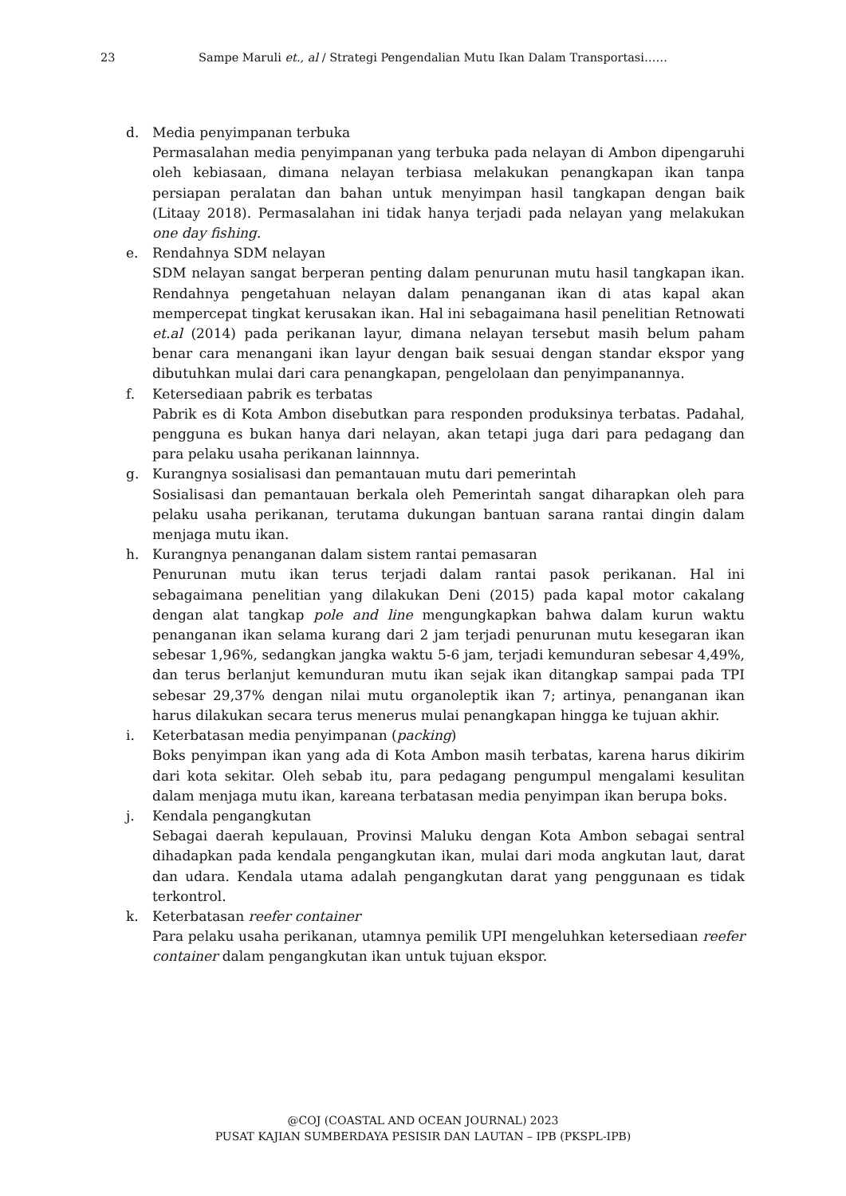23 Sampe Maruli et., al / Strategi Pengendalian Mutu Ikan Dalam Transportasi……
d. Media penyimpanan terbuka
Permasalahan media penyimpanan yang terbuka pada nelayan di Ambon dipengaruhi oleh kebiasaan, dimana nelayan terbiasa melakukan penangkapan ikan tanpa persiapan peralatan dan bahan untuk menyimpan hasil tangkapan dengan baik (Litaay 2018). Permasalahan ini tidak hanya terjadi pada nelayan yang melakukan one day fishing.
e. Rendahnya SDM nelayan
SDM nelayan sangat berperan penting dalam penurunan mutu hasil tangkapan ikan. Rendahnya pengetahuan nelayan dalam penanganan ikan di atas kapal akan mempercepat tingkat kerusakan ikan. Hal ini sebagaimana hasil penelitian Retnowati et.al (2014) pada perikanan layur, dimana nelayan tersebut masih belum paham benar cara menangani ikan layur dengan baik sesuai dengan standar ekspor yang dibutuhkan mulai dari cara penangkapan, pengelolaan dan penyimpanannya.
f. Ketersediaan pabrik es terbatas
Pabrik es di Kota Ambon disebutkan para responden produksinya terbatas. Padahal, pengguna es bukan hanya dari nelayan, akan tetapi juga dari para pedagang dan para pelaku usaha perikanan lainnnya.
g. Kurangnya sosialisasi dan pemantauan mutu dari pemerintah
Sosialisasi dan pemantauan berkala oleh Pemerintah sangat diharapkan oleh para pelaku usaha perikanan, terutama dukungan bantuan sarana rantai dingin dalam menjaga mutu ikan.
h. Kurangnya penanganan dalam sistem rantai pemasaran
Penurunan mutu ikan terus terjadi dalam rantai pasok perikanan. Hal ini sebagaimana penelitian yang dilakukan Deni (2015) pada kapal motor cakalang dengan alat tangkap pole and line mengungkapkan bahwa dalam kurun waktu penanganan ikan selama kurang dari 2 jam terjadi penurunan mutu kesegaran ikan sebesar 1,96%, sedangkan jangka waktu 5-6 jam, terjadi kemunduran sebesar 4,49%, dan terus berlanjut kemunduran mutu ikan sejak ikan ditangkap sampai pada TPI sebesar 29,37% dengan nilai mutu organoleptik ikan 7; artinya, penanganan ikan harus dilakukan secara terus menerus mulai penangkapan hingga ke tujuan akhir.
i. Keterbatasan media penyimpanan (packing)
Boks penyimpan ikan yang ada di Kota Ambon masih terbatas, karena harus dikirim dari kota sekitar. Oleh sebab itu, para pedagang pengumpul mengalami kesulitan dalam menjaga mutu ikan, kareana terbatasan media penyimpan ikan berupa boks.
j. Kendala pengangkutan
Sebagai daerah kepulauan, Provinsi Maluku dengan Kota Ambon sebagai sentral dihadapkan pada kendala pengangkutan ikan, mulai dari moda angkutan laut, darat dan udara. Kendala utama adalah pengangkutan darat yang penggunaan es tidak terkontrol.
k. Keterbatasan reefer container
Para pelaku usaha perikanan, utamnya pemilik UPI mengeluhkan ketersediaan reefer container dalam pengangkutan ikan untuk tujuan ekspor.
@COJ (COASTAL AND OCEAN JOURNAL) 2023
PUSAT KAJIAN SUMBERDAYA PESISIR DAN LAUTAN – IPB (PKSPL-IPB)